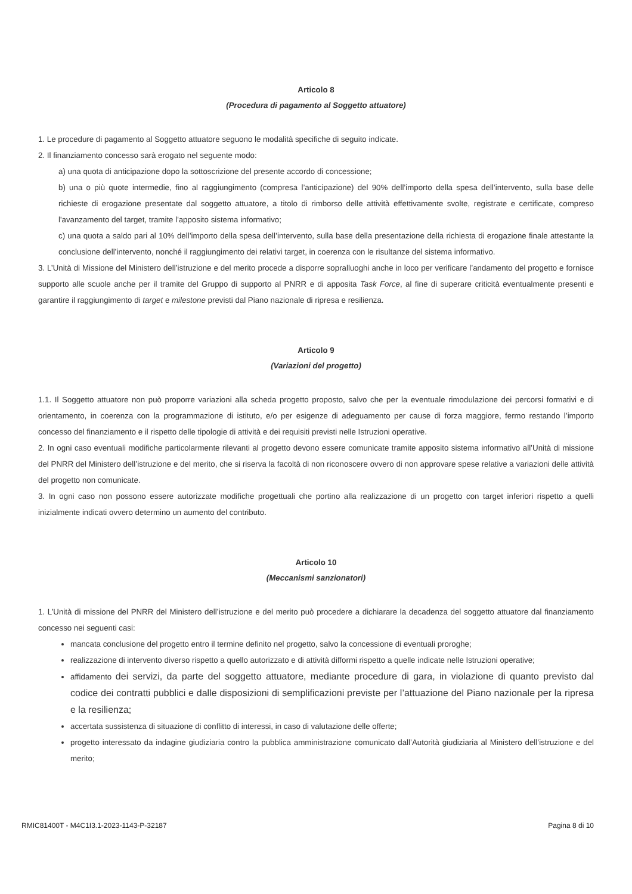Articolo 8
(Procedura di pagamento al Soggetto attuatore)
1. Le procedure di pagamento al Soggetto attuatore seguono le modalità specifiche di seguito indicate.
2. Il finanziamento concesso sarà erogato nel seguente modo:
a) una quota di anticipazione dopo la sottoscrizione del presente accordo di concessione;
b) una o più quote intermedie, fino al raggiungimento (compresa l’anticipazione) del 90% dell’importo della spesa dell’intervento, sulla base delle richieste di erogazione presentate dal soggetto attuatore, a titolo di rimborso delle attività effettivamente svolte, registrate e certificate, compreso l'avanzamento del target, tramite l'apposito sistema informativo;
c) una quota a saldo pari al 10% dell’importo della spesa dell’intervento, sulla base della presentazione della richiesta di erogazione finale attestante la conclusione dell’intervento, nonché il raggiungimento dei relativi target, in coerenza con le risultanze del sistema informativo.
3. L’Unità di Missione del Ministero dell’istruzione e del merito procede a disporre sopralluoghi anche in loco per verificare l’andamento del progetto e fornisce supporto alle scuole anche per il tramite del Gruppo di supporto al PNRR e di apposita Task Force, al fine di superare criticità eventualmente presenti e garantire il raggiungimento di target e milestone previsti dal Piano nazionale di ripresa e resilienza.
Articolo 9
(Variazioni del progetto)
1.1. Il Soggetto attuatore non può proporre variazioni alla scheda progetto proposto, salvo che per la eventuale rimodulazione dei percorsi formativi e di orientamento, in coerenza con la programmazione di istituto, e/o per esigenze di adeguamento per cause di forza maggiore, fermo restando l’importo concesso del finanziamento e il rispetto delle tipologie di attività e dei requisiti previsti nelle Istruzioni operative.
2. In ogni caso eventuali modifiche particolarmente rilevanti al progetto devono essere comunicate tramite apposito sistema informativo all’Unità di missione del PNRR del Ministero dell’istruzione e del merito, che si riserva la facoltà di non riconoscere ovvero di non approvare spese relative a variazioni delle attività del progetto non comunicate.
3. In ogni caso non possono essere autorizzate modifiche progettuali che portino alla realizzazione di un progetto con target inferiori rispetto a quelli inizialmente indicati ovvero determino un aumento del contributo.
Articolo 10
(Meccanismi sanzionatori)
1. L’Unità di missione del PNRR del Ministero dell’istruzione e del merito può procedere a dichiarare la decadenza del soggetto attuatore dal finanziamento concesso nei seguenti casi:
mancata conclusione del progetto entro il termine definito nel progetto, salvo la concessione di eventuali proroghe;
realizzazione di intervento diverso rispetto a quello autorizzato e di attività difformi rispetto a quelle indicate nelle Istruzioni operative;
affidamento dei servizi, da parte del soggetto attuatore, mediante procedure di gara, in violazione di quanto previsto dal codice dei contratti pubblici e dalle disposizioni di semplificazioni previste per l’attuazione del Piano nazionale per la ripresa e la resilienza;
accertata sussistenza di situazione di conflitto di interessi, in caso di valutazione delle offerte;
progetto interessato da indagine giudiziaria contro la pubblica amministrazione comunicato dall’Autorità giudiziaria al Ministero dell’istruzione e del merito;
RMIC81400T - M4C1I3.1-2023-1143-P-32187 Pagina 8 di 10